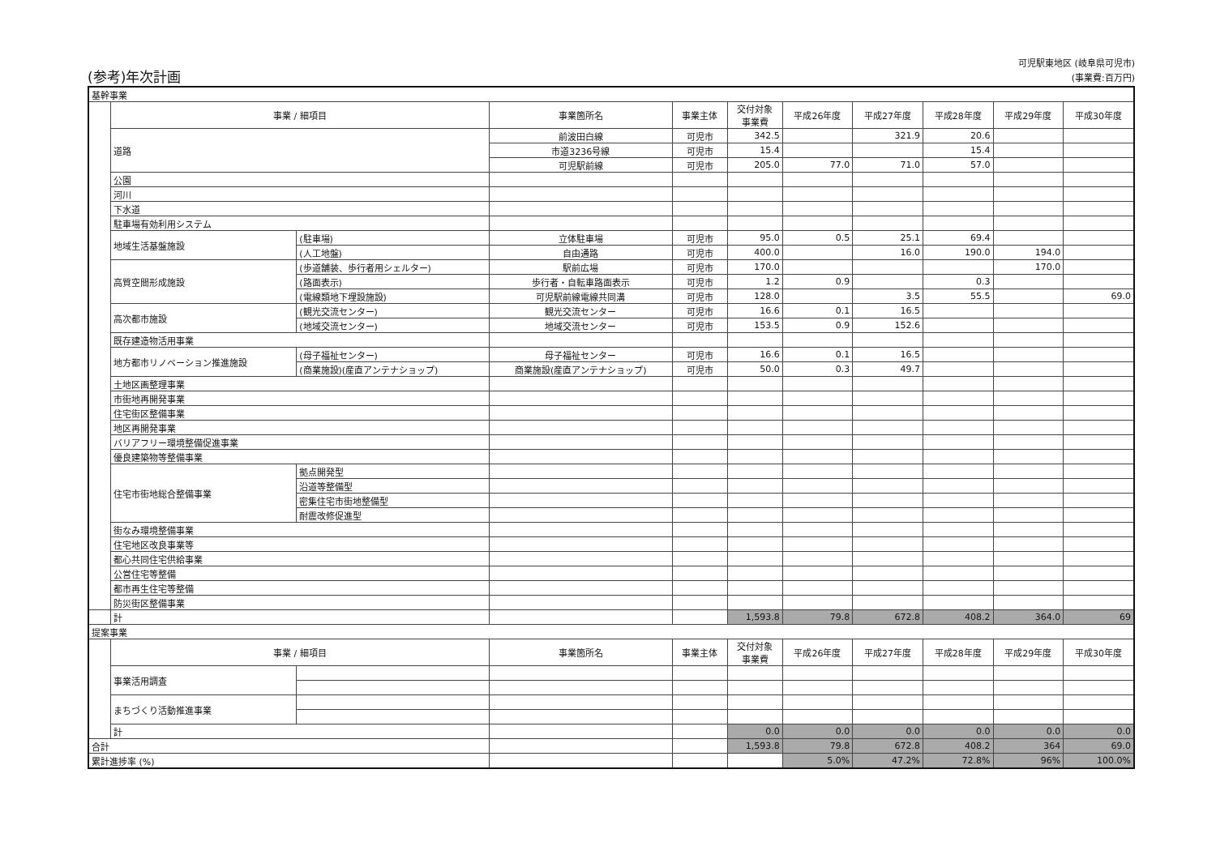(参考)年次計画
可児駅東地区 (岐阜県可児市)
(事業費:百万円)
| 基幹事業 | | | | | | | | | | |
| | 事業 / 細項目 | | 事業箇所名 | 事業主体 | 交付対象 事業費 | 平成26年度 | 平成27年度 | 平成28年度 | 平成29年度 | 平成30年度 |
| | 道路 | | 前波田白線 | 可児市 | 342.5 | | 321.9 | 20.6 | | |
| | | | 市道3236号線 | 可児市 | 15.4 | | | 15.4 | | |
| | | | 可児駅前線 | 可児市 | 205.0 | 77.0 | 71.0 | 57.0 | | |
| | 公園 | | | | | | | | | |
| | 河川 | | | | | | | | | |
| | 下水道 | | | | | | | | | |
| | 駐車場有効利用システム | | | | | | | | | |
| | 地域生活基盤施設 | (駐車場) | 立体駐車場 | 可児市 | 95.0 | 0.5 | 25.1 | 69.4 | | |
| | | (人工地盤) | 自由通路 | 可児市 | 400.0 | | 16.0 | 190.0 | 194.0 | |
| | 高質空間形成施設 | (歩道舗装、歩行者用シェルター) | 駅前広場 | 可児市 | 170.0 | | | | 170.0 | |
| | | (路面表示) | 歩行者・自転車路面表示 | 可児市 | 1.2 | 0.9 | | 0.3 | | |
| | | (電線類地下埋設施設) | 可児駅前線電線共同溝 | 可児市 | 128.0 | | 3.5 | 55.5 | | 69.0 |
| | 高次都市施設 | (観光交流センター) | 観光交流センター | 可児市 | 16.6 | 0.1 | 16.5 | | | |
| | | (地域交流センター) | 地域交流センター | 可児市 | 153.5 | 0.9 | 152.6 | | | |
| | 既存建造物活用事業 | | | | | | | | | |
| | 地方都市リノベーション推進施設 | (母子福祉センター) | 母子福祉センター | 可児市 | 16.6 | 0.1 | 16.5 | | | |
| | | (商業施設)(産直アンテナショップ) | 商業施設(産直アンテナショップ) | 可児市 | 50.0 | 0.3 | 49.7 | | | |
| | 土地区画整理事業 | | | | | | | | | |
| | 市街地再開発事業 | | | | | | | | | |
| | 住宅街区整備事業 | | | | | | | | | |
| | 地区再開発事業 | | | | | | | | | |
| | バリアフリー環境整備促進事業 | | | | | | | | | |
| | 優良建築物等整備事業 | | | | | | | | | |
| | 住宅市街地総合整備事業 | 拠点開発型 | | | | | | | | |
| | | 沿道等整備型 | | | | | | | | |
| | | 密集住宅市街地整備型 | | | | | | | | |
| | | 耐震改修促進型 | | | | | | | | |
| | 街なみ環境整備事業 | | | | | | | | | |
| | 住宅地区改良事業等 | | | | | | | | | |
| | 都心共同住宅供給事業 | | | | | | | | | |
| | 公営住宅等整備 | | | | | | | | | |
| | 都市再生住宅等整備 | | | | | | | | | |
| | 防災街区整備事業 | | | | | | | | | |
| | 計 | | | | 1,593.8 | 79.8 | 672.8 | 408.2 | 364.0 | 69 |
| 提案事業 | | | | | | | | | | |
| | 事業 / 細項目 | | 事業箇所名 | 事業主体 | 交付対象 事業費 | 平成26年度 | 平成27年度 | 平成28年度 | 平成29年度 | 平成30年度 |
| | 事業活用調査 | | | | | | | | | |
| | まちづくり活動推進事業 | | | | | | | | | |
| | 計 | | | | 0.0 | 0.0 | 0.0 | 0.0 | 0.0 | 0.0 |
| 合計 | | | | | 1,593.8 | 79.8 | 672.8 | 408.2 | 364 | 69.0 |
| 累計進捗率 (%) | | | | | | 5.0% | 47.2% | 72.8% | 96% | 100.0% |